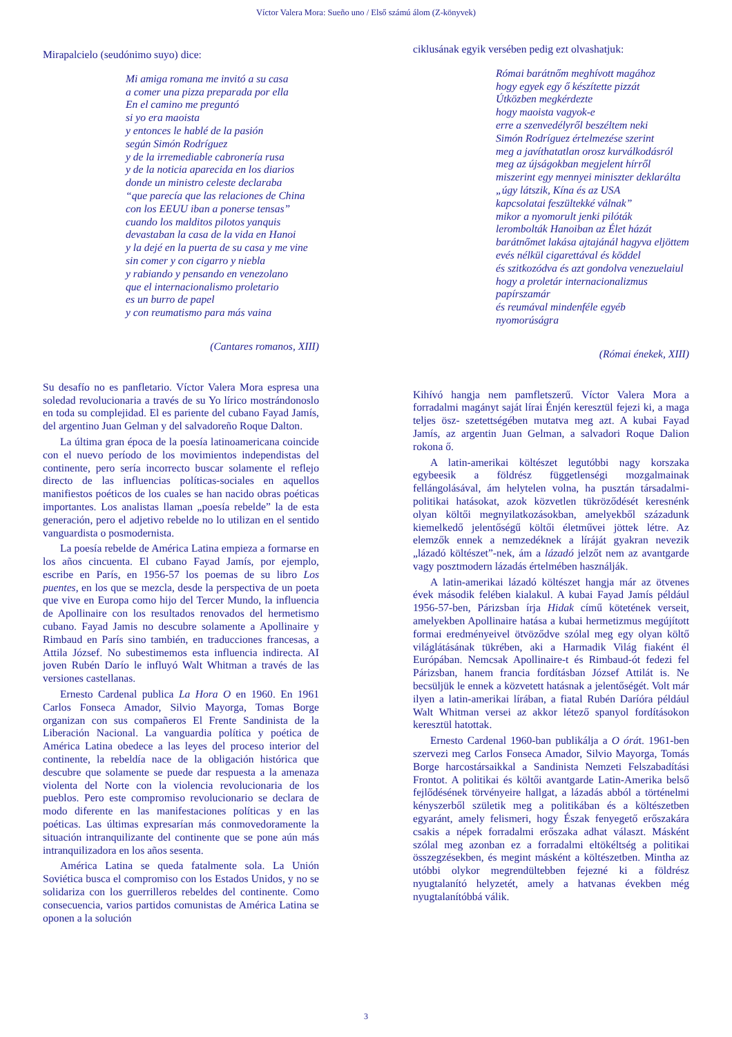Víctor Valera Mora: Sueño uno / Első számú álom (Z-könyvek)
Mirapalcielo (seudónimo suyo) dice:
Mi amiga romana me invitó a su casa
a comer una pizza preparada por ella
En el camino me preguntó
si yo era maoista
y entonces le hablé de la pasión
según Simón Rodríguez
y de la irremediable cabronería rusa
y de la noticia aparecida en los diarios
donde un ministro celeste declaraba
“que parecía que las relaciones de China
con los EEUU iban a ponerse tensas”
cuando los malditos pilotos yanquis
devastaban la casa de la vida en Hanoi
y la dejé en la puerta de su casa y me vine
sin comer y con cigarro y niebla
y rabiando y pensando en venezolano
que el internacionalismo proletario
es un burro de papel
y con reumatismo para más vaina
(Cantares romanos, XIII)
Su desafío no es panfletario. Víctor Valera Mora espresa una soledad revolucionaria a través de su Yo lírico mostrándonoslo en toda su complejidad. El es pariente del cubano Fayad Jamís, del argentino Juan Gelman y del salvadoreño Roque Dalton.
La última gran época de la poesía latinoamericana coincide con el nuevo período de los movimientos independistas del continente, pero sería incorrecto buscar solamente el reflejo directo de las influencias políticas-sociales en aquellos manifiestos poéticos de los cuales se han nacido obras poéticas importantes. Los analistas llaman „poesía rebelde” la de esta generación, pero el adjetivo rebelde no lo utilizan en el sentido vanguardista o posmodernista.
La poesía rebelde de América Latina empieza a formarse en los años cincuenta. El cubano Fayad Jamís, por ejemplo, escribe en París, en 1956-57 los poemas de su libro Los puentes, en los que se mezcla, desde la perspectiva de un poeta que vive en Europa como hijo del Tercer Mundo, la influencia de Apollinaire con los resultados renovados del hermetismo cubano. Fayad Jamis no descubre solamente a Apollinaire y Rimbaud en París sino también, en traducciones francesas, a Attila József. No subestimemos esta influencia indirecta. AI joven Rubén Darío le influyó Walt Whitman a través de las versiones castellanas.
Ernesto Cardenal publica La Hora O en 1960. En 1961 Carlos Fonseca Amador, Silvio Mayorga, Tomas Borge organizan con sus compañeros El Frente Sandinista de la Liberación Nacional. La vanguardia política y poética de América Latina obedece a las leyes del proceso interior del continente, la rebeldía nace de la obligación histórica que descubre que solamente se puede dar respuesta a la amenaza violenta del Norte con la violencia revolucionaria de los pueblos. Pero este compromiso revolucionario se declara de modo diferente en las manifestaciones políticas y en las poéticas. Las últimas expresarían más conmovedoramente la situación intranquilizante del continente que se pone aún más intranquilizadora en los años sesenta.
América Latina se queda fatalmente sola. La Unión Soviética busca el compromiso con los Estados Unidos, y no se solidariza con los guerrilleros rebeldes del continente. Como consecuencia, varios partidos comunistas de América Latina se oponen a la solución
ciklusának egyik versében pedig ezt olvashatjuk:
Római barátnőm meghívott magához
hogy egyek egy ő készítette pizzát
Útközben megkérdezte
hogy maoista vagyok-e
erre a szenvedélyről beszéltem neki
Simón Rodríguez értelmezése szerint
meg a javíthatatlan orosz kurválkodásról
meg az újságokban megjelent hírről
miszerint egy mennyei miniszter deklarálta
„úgy látszik, Kína és az USA
kapcsolatai feszültekké válnak”
mikor a nyomorult jenki pilóták
lerombolták Hanoiban az Élet házát
barátnőmet lakása ajtajánál hagyva eljöttem
evés nélkül cigarettával és köddel
és szitkozódva és azt gondolva venezuelaiul
hogy a proletár internacionalizmus papírszamár
és reumával mindenféle egyéb nyomorúságra
(Római énekek, XIII)
Kihívó hangja nem pamfletszerű. Víctor Valera Mora a forradalmi magányt saját lírai Énjén keresztül fejezi ki, a maga teljes ösz- szetettségében mutatva meg azt. A kubai Fayad Jamís, az argentin Juan Gelman, a salvadori Roque Dalion rokona ő.
A latin-amerikai költészet legutóbbi nagy korszaka egybeesik a földrész függetlenségi mozgalmainak fellángolásával, ám helytelen volna, ha pusztán társadalmi-politikai hatásokat, azok közvetlen tükröződését keresnénk olyan költői megnyilatkozásokban, amelyekből századunk kiemelkedő jelentőségű költői életművei jöttek létre. Az elemzők ennek a nemzedéknek a líráját gyakran nevezik „lázadó költészet”-nek, ám a lázadó jelzőt nem az avantgarde vagy posztmodern lázadás értelmében használják.
A latin-amerikai lázadó költészet hangja már az ötvenes évek második felében kialakul. A kubai Fayad Jamís például 1956-57-ben, Párizsban írja Hidak című kötetének verseit, amelyekben Apollinaire hatása a kubai hermetizmus megújított formai eredményeivel ötvöződve szólal meg egy olyan költő világlátásának tükrében, aki a Harmadik Világ fiaként él Európában. Nemcsak Apollinaire-t és Rimbaud-ót fedezi fel Párizsban, hanem francia fordításban József Attilát is. Ne becsüljük le ennek a közvetett hatásnak a jelentőségét. Volt már ilyen a latin-amerikai lírában, a fiatal Rubén Daríóra például Walt Whitman versei az akkor létező spanyol fordításokon keresztül hatottak.
Ernesto Cardenal 1960-ban publikálja a O órát. 1961-ben szervezi meg Carlos Fonseca Amador, Silvio Mayorga, Tomás Borge harcostársaikkal a Sandinista Nemzeti Felszabadítási Frontot. A politikai és költői avantgarde Latin-Amerika belső fejlődésének törvényeire hallgat, a lázadás abból a történelmi kényszerből születik meg a politikában és a költészetben egyaránt, amely felismeri, hogy Észak fenyegető erőszakára csakis a népek forradalmi erőszaka adhat választ. Másként szólal meg azonban ez a forradalmi eltökéltség a politikai összegzésekben, és megint másként a költészetben. Mintha az utóbbi olykor megrendültebben fejezné ki a földrész nyugtalanító helyzetét, amely a hatvanas években még nyugtalanítóbbá válik.
3